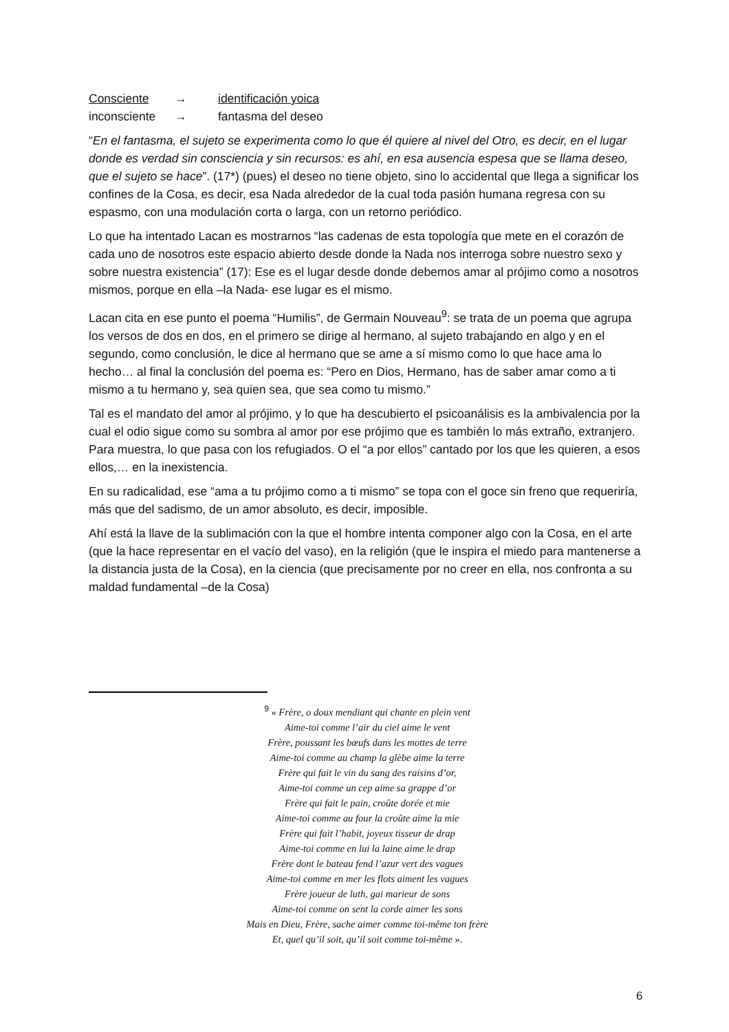Consciente → identificación yoica
inconsciente → fantasma del deseo
“En el fantasma, el sujeto se experimenta como lo que él quiere al nivel del Otro, es decir, en el lugar donde es verdad sin consciencia y sin recursos: es ahí, en esa ausencia espesa que se llama deseo, que el sujeto se hace”. (17*) (pues) el deseo no tiene objeto, sino lo accidental que llega a significar los confines de la Cosa, es decir, esa Nada alrededor de la cual toda pasión humana regresa con su espasmo, con una modulación corta o larga, con un retorno periódico.
Lo que ha intentado Lacan es mostrarnos “las cadenas de esta topología que mete en el corazón de cada uno de nosotros este espacio abierto desde donde la Nada nos interroga sobre nuestro sexo y sobre nuestra existencia” (17): Ese es el lugar desde donde debemos amar al prójimo como a nosotros mismos, porque en ella –la Nada- ese lugar es el mismo.
Lacan cita en ese punto el poema “Humilis”, de Germain Nouveau<sup>9</sup>: se trata de un poema que agrupa los versos de dos en dos, en el primero se dirige al hermano, al sujeto trabajando en algo y en el segundo, como conclusión, le dice al hermano que se ame a sí mismo como lo que hace ama lo hecho… al final la conclusión del poema es: “Pero en Dios, Hermano, has de saber amar como a ti mismo a tu hermano y, sea quien sea, que sea como tu mismo.”
Tal es el mandato del amor al prójimo, y lo que ha descubierto el psicoanálisis es la ambivalencia por la cual el odio sigue como su sombra al amor por ese prójimo que es también lo más extraño, extranjero. Para muestra, lo que pasa con los refugiados. O el “a por ellos” cantado por los que les quieren, a esos ellos,… en la inexistencia.
En su radicalidad, ese “ama a tu prójimo como a ti mismo” se topa con el goce sin freno que requeriría, más que del sadismo, de un amor absoluto, es decir, imposible.
Ahí está la llave de la sublimación con la que el hombre intenta componer algo con la Cosa, en el arte (que la hace representar en el vacío del vaso), en la religión (que le inspira el miedo para mantenerse a la distancia justa de la Cosa), en la ciencia (que precisamente por no creer en ella, nos confronta a su maldad fundamental –de la Cosa)
<sup>9</sup> « Frère, o doux mendiant qui chante en plein vent
Aime-toi comme l’air du ciel aime le vent
Frère, poussant les bœufs dans les mottes de terre
Aime-toi comme au champ la glèbe aime la terre
Frère qui fait le vin du sang des raisins d’or,
Aime-toi comme un cep aime sa grappe d’or
Frère qui fait le pain, croûte dorée et mie
Aime-toi comme au four la croûte aime la mie
Frère qui fait l’habit, joyeux tisseur de drap
Aime-toi comme en lui la laine aime le drap
Frère dont le bateau fend l’azur vert des vagues
Aime-toi comme en mer les flots aiment les vagues
Frère joueur de luth, gai marieur de sons
Aime-toi comme on sent la corde aimer les sons
Mais en Dieu, Frère, sache aimer comme toi-même ton frère
Et, quel qu’il soit, qu’il soit comme toi-même ».
6